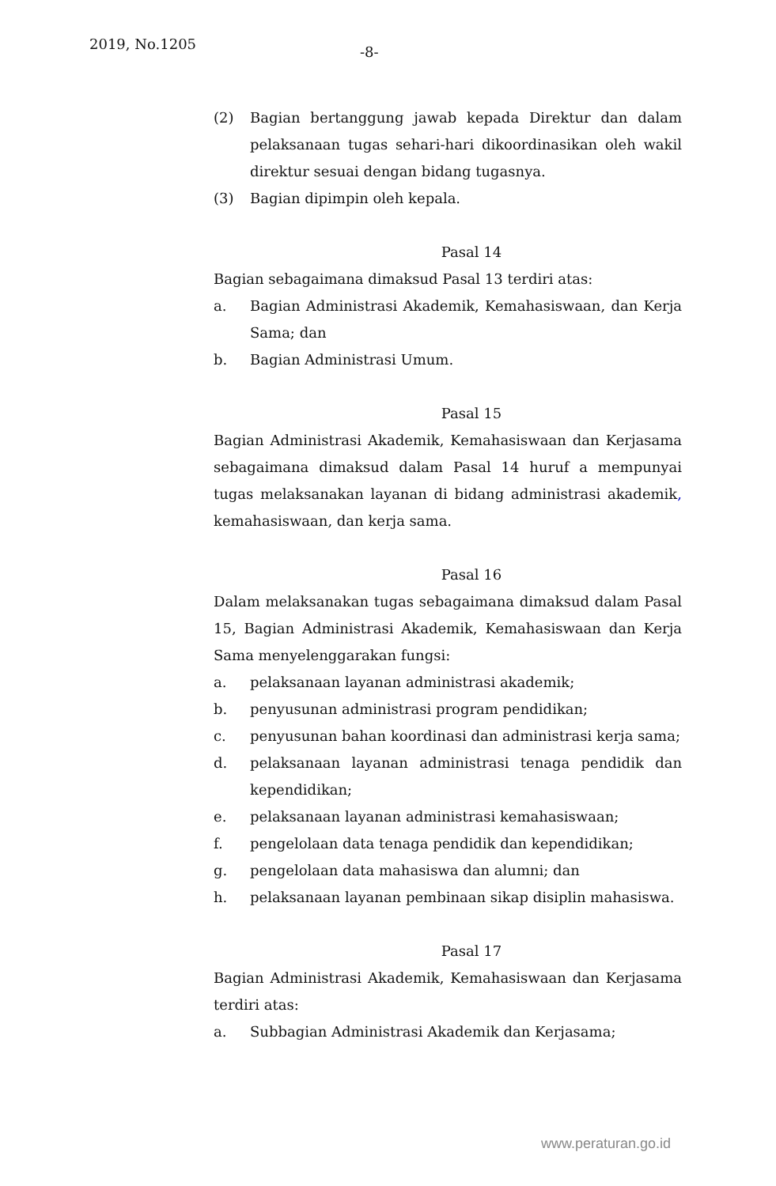2019, No.1205 -8-
(2) Bagian bertanggung jawab kepada Direktur dan dalam pelaksanaan tugas sehari-hari dikoordinasikan oleh wakil direktur sesuai dengan bidang tugasnya.
(3) Bagian dipimpin oleh kepala.
Pasal 14
Bagian sebagaimana dimaksud Pasal 13 terdiri atas:
a. Bagian Administrasi Akademik, Kemahasiswaan, dan Kerja Sama; dan
b. Bagian Administrasi Umum.
Pasal 15
Bagian Administrasi Akademik, Kemahasiswaan dan Kerjasama sebagaimana dimaksud dalam Pasal 14 huruf a mempunyai tugas melaksanakan layanan di bidang administrasi akademik, kemahasiswaan, dan kerja sama.
Pasal 16
Dalam melaksanakan tugas sebagaimana dimaksud dalam Pasal 15, Bagian Administrasi Akademik, Kemahasiswaan dan Kerja Sama menyelenggarakan fungsi:
a. pelaksanaan layanan administrasi akademik;
b. penyusunan administrasi program pendidikan;
c. penyusunan bahan koordinasi dan administrasi kerja sama;
d. pelaksanaan layanan administrasi tenaga pendidik dan kependidikan;
e. pelaksanaan layanan administrasi kemahasiswaan;
f. pengelolaan data tenaga pendidik dan kependidikan;
g. pengelolaan data mahasiswa dan alumni; dan
h. pelaksanaan layanan pembinaan sikap disiplin mahasiswa.
Pasal 17
Bagian Administrasi Akademik, Kemahasiswaan dan Kerjasama terdiri atas:
a. Subbagian Administrasi Akademik dan Kerjasama;
www.peraturan.go.id